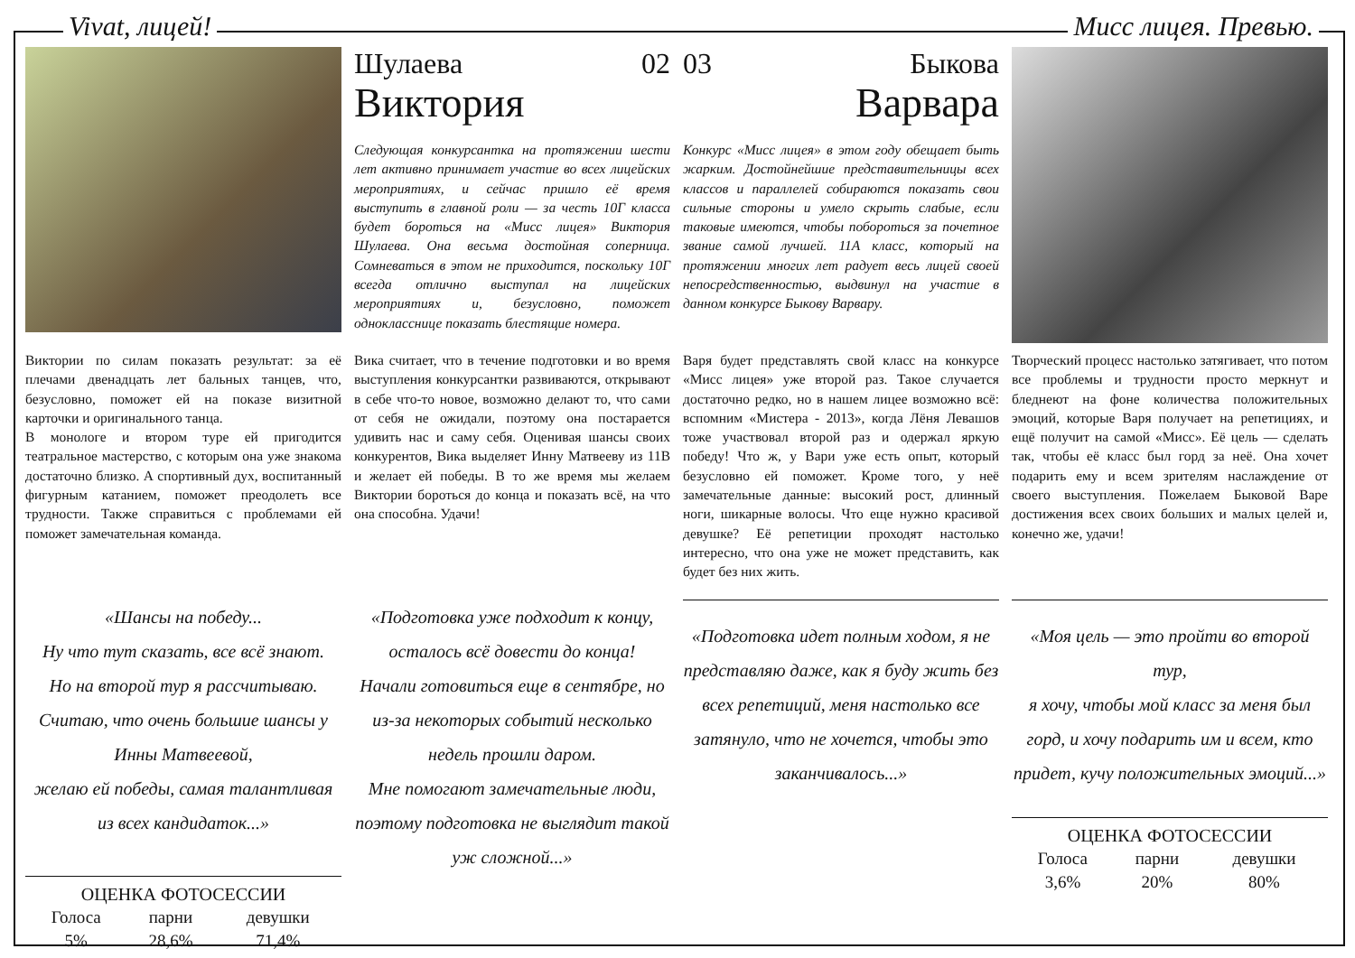Vivat, лицей! Мисс лицея. Превью.
Шулаева 02
Виктория
Следующая конкурсантка на протяжении шести лет активно принимает участие во всех лицейских мероприятиях, и сейчас пришло её время выступить в главной роли — за честь 10Г класса будет бороться на «Мисс лицея» Виктория Шулаева. Она весьма достойная соперница. Сомневаться в этом не приходится, поскольку 10Г всегда отлично выступал на лицейских мероприятиях и, безусловно, поможет однокласснице показать блестящие номера.
03 Быкова
Варвара
Конкурс «Мисс лицея» в этом году обещает быть жарким. Достойнейшие представительницы всех классов и параллелей собираются показать свои сильные стороны и умело скрыть слабые, если таковые имеются, чтобы побороться за почетное звание самой лучшей. 11А класс, который на протяжении многих лет радует весь лицей своей непосредственностью, выдвинул на участие в данном конкурсе Быкову Варвару.
Виктории по силам показать результат: за её плечами двенадцать лет бальных танцев, что, безусловно, поможет ей на показе визитной карточки и оригинального танца.
В монологе и втором туре ей пригодится театральное мастерство, с которым она уже знакома достаточно близко. А спортивный дух, воспитанный фигурным катанием, поможет преодолеть все трудности. Также справиться с проблемами ей поможет замечательная команда.
Вика считает, что в течение подготовки и во время выступления конкурсантки развиваются, открывают в себе что-то новое, возможно делают то, что сами от себя не ожидали, поэтому она постарается удивить нас и саму себя. Оценивая шансы своих конкурентов, Вика выделяет Инну Матвееву из 11В и желает ей победы. В то же время мы желаем Виктории бороться до конца и показать всё, на что она способна. Удачи!
Варя будет представлять свой класс на конкурсе «Мисс лицея» уже второй раз. Такое случается достаточно редко, но в нашем лицее возможно всё: вспомним «Мистера - 2013», когда Лёня Левашов тоже участвовал второй раз и одержал яркую победу! Что ж, у Вари уже есть опыт, который безусловно ей поможет. Кроме того, у неё замечательные данные: высокий рост, длинный ноги, шикарные волосы. Что еще нужно красивой девушке? Её репетиции проходят настолько интересно, что она уже не может представить, как будет без них жить.
Творческий процесс настолько затягивает, что потом все проблемы и трудности просто меркнут и бледнеют на фоне количества положительных эмоций, которые Варя получает на репетициях, и ещё получит на самой «Мисс». Её цель — сделать так, чтобы её класс был горд за неё. Она хочет подарить ему и всем зрителям наслаждение от своего выступления. Пожелаем Быковой Варе достижения всех своих больших и малых целей и, конечно же, удачи!
«Шансы на победу...
Ну что тут сказать, все всё знают.
Но на второй тур я рассчитываю.
Считаю, что очень большие шансы у Инны Матвеевой,
желаю ей победы, самая талантливая из всех кандидаток...»
ОЦЕНКА ФОТОСЕССИИ
| Голоса | парни | девушки |
| --- | --- | --- |
| 5% | 28,6% | 71,4% |
«Подготовка уже подходит к концу, осталось всё довести до конца!
Начали готовиться еще в сентябре, но из-за некоторых событий несколько недель прошли даром.
Мне помогают замечательные люди, поэтому подготовка не выглядит такой уж сложной...»
«Подготовка идет полным ходом, я не представляю даже, как я буду жить без всех репетиций, меня настолько все затянуло, что не хочется, чтобы это заканчивалось...»
«Моя цель — это пройти во второй тур,
я хочу, чтобы мой класс за меня был горд, и хочу подарить им и всем, кто придет, кучу положительных эмоций...»
ОЦЕНКА ФОТОСЕССИИ
| Голоса | парни | девушки |
| --- | --- | --- |
| 3,6% | 20% | 80% |